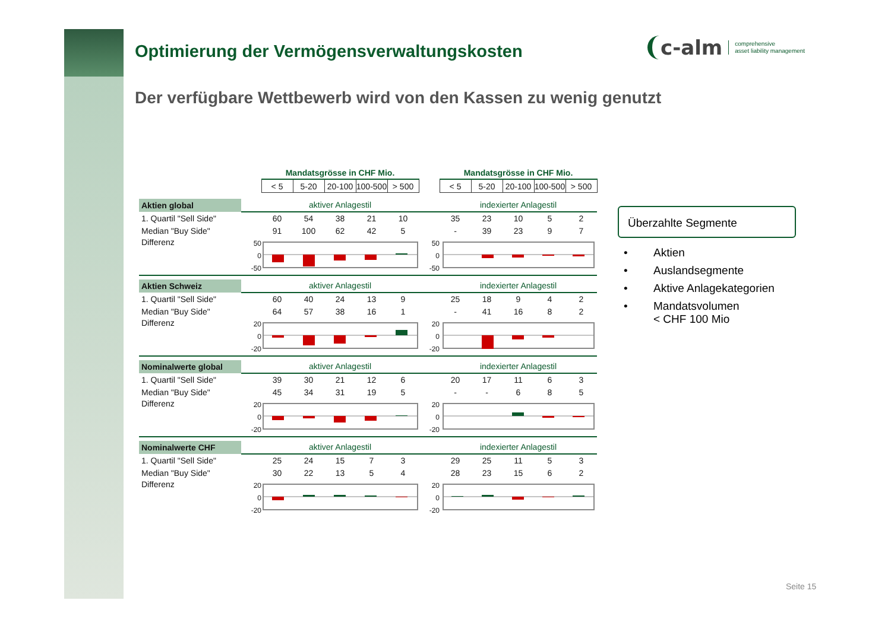Optimierung der Vermögensverwaltungskosten
Der verfügbare Wettbewerb wird von den Kassen zu wenig genutzt
c-alm comprehensive
asset liability management
| | | Mandatsgrösse in CHF Mio. | | | | | | Mandatsgrösse in CHF Mio. | | | | |
| | | < 5 | 5-20 | 20-100 | 100-500 | > 500 | | < 5 | 5-20 | 20-100 | 100-500 | > 500 |
| Aktien global | | aktiver Anlagestil | | | | | | indexierter Anlagestil | | | | |
| 1. Quartil "Sell Side" | | 60 | 54 | 38 | 21 | 10 | | 35 | 23 | 10 | 5 | 2 |
| Median "Buy Side" | | 91 | 100 | 62 | 42 | 5 | | - | 39 | 23 | 9 | 7 |
| Differenz | 50 0 -50 | | | | | | 50 0 -50 | | | | | |
| Aktien Schweiz | | aktiver Anlagestil | | | | | | indexierter Anlagestil | | | | |
| 1. Quartil "Sell Side" | | 60 | 40 | 24 | 13 | 9 | | 25 | 18 | 9 | 4 | 2 |
| Median "Buy Side" | | 64 | 57 | 38 | 16 | 1 | | - | 41 | 16 | 8 | 2 |
| Differenz | 20 0 -20 | | | | | | 20 0 -20 | | | | | |
| Nominalwerte global | | aktiver Anlagestil | | | | | | indexierter Anlagestil | | | | |
| 1. Quartil "Sell Side" | | 39 | 30 | 21 | 12 | 6 | | 20 | 17 | 11 | 6 | 3 |
| Median "Buy Side" | | 45 | 34 | 31 | 19 | 5 | | - | - | 6 | 8 | 5 |
| Differenz | 20 0 -20 | | | | | | 20 0 -20 | | | | | |
| Nominalwerte CHF | | aktiver Anlagestil | | | | | | indexierter Anlagestil | | | | |
| 1. Quartil "Sell Side" | | 25 | 24 | 15 | 7 | 3 | | 29 | 25 | 11 | 5 | 3 |
| Median "Buy Side" | | 30 | 22 | 13 | 5 | 4 | | 28 | 23 | 15 | 6 | 2 |
| Differenz | 20 0 -20 | | | | | | 20 0 -20 | | | | | |
Überzahlte Segmente
• Aktien
• Auslandsegmente
• Aktive Anlagekategorien
• Mandatsvolumen
< CHF 100 Mio
Seite 15